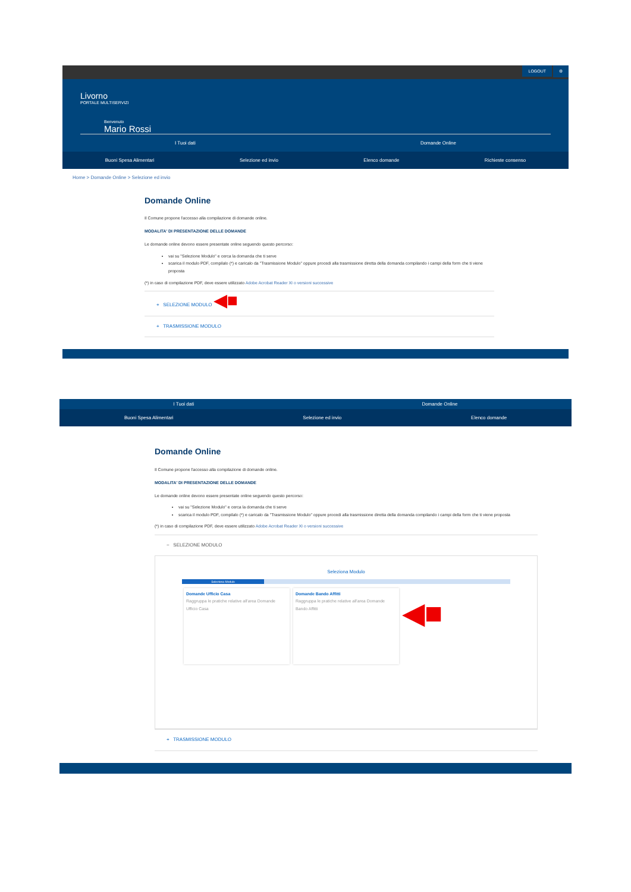LOGOUT ⚙
Livorno
PORTALE MULTISERVIZI
Benvenuto
Mario Rossi
I Tuoi dati Domande Online
Buoni Spesa Alimentari Selezione ed invio Elenco domande Richieste consenso
Home > Domande Online > Selezione ed invio
Domande Online
Il Comune propone l'accesso alla compilazione di domande online.
MODALITA' DI PRESENTAZIONE DELLE DOMANDE
Le domande online devono essere presentate online seguendo questo percorso:
vai su "Selezione Modulo" e cerca la domanda che ti serve
scarica il modulo PDF, compilalo (*) e caricalo da "Trasmissione Modulo" oppure procedi alla trasmissione diretta della domanda compilando i campi della form che ti viene proposta
(*) in caso di compilazione PDF, deve essere utilizzato Adobe Acrobat Reader XI o versioni successive
+ SELEZIONE MODULO ◀■
+ TRASMISSIONE MODULO
I Tuoi dati Domande Online
Buoni Spesa Alimentari Selezione ed invio Elenco domande
Domande Online
Il Comune propone l'accesso alla compilazione di domande online.
MODALITA' DI PRESENTAZIONE DELLE DOMANDE
Le domande online devono essere presentate online seguendo questo percorso:
vai su "Selezione Modulo" e cerca la domanda che ti serve
scarica il modulo PDF, compilalo (*) e caricalo da "Trasmissione Modulo" oppure procedi alla trasmissione diretta della domanda compilando i campi della form che ti viene proposta
(*) in caso di compilazione PDF, deve essere utilizzato Adobe Acrobat Reader XI o versioni successive
− SELEZIONE MODULO
Seleziona Modulo
Seleziona Modulo
Domande Ufficio Casa Raggruppa le pratiche relative all'area Domande Ufficio Casa
Domande Bando Affitti Raggruppa le pratiche relative all'area Domande Bando Affitti
◀■
+ TRASMISSIONE MODULO